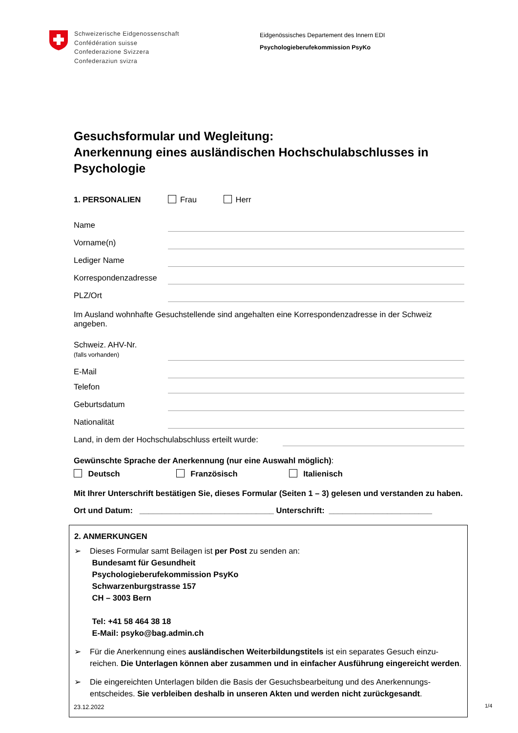Schweizerische Eidgenossenschaft
Confédération suisse
Confederazione Svizzera
Confederaziun svizra
Eidgenössisches Departement des Innern EDI
Psychologieberufekommission PsyKo
Gesuchsformular und Wegleitung:
Anerkennung eines ausländischen Hochschulabschlusses in Psychologie
1. PERSONALIEN Frau Herr
Name
Vorname(n)
Lediger Name
Korrespondenzadresse
PLZ/Ort
Im Ausland wohnhafte Gesuchstellende sind angehalten eine Korrespondenzadresse in der Schweiz angeben.
Schweiz. AHV-Nr.
(falls vorhanden)
E-Mail
Telefon
Geburtsdatum
Nationalität
Land, in dem der Hochschulabschluss erteilt wurde:
Gewünschte Sprache der Anerkennung (nur eine Auswahl möglich):
Deutsch Französisch Italienisch
Mit Ihrer Unterschrift bestätigen Sie, dieses Formular (Seiten 1 – 3) gelesen und verstanden zu haben.
Ort und Datum: ______________________________ Unterschrift: _______________________
2. ANMERKUNGEN
➢ Dieses Formular samt Beilagen ist per Post zu senden an:
Bundesamt für Gesundheit
Psychologieberufekommission PsyKo
Schwarzenburgstrasse 157
CH – 3003 Bern
Tel: +41 58 464 38 18
E-Mail: psyko@bag.admin.ch
➢ Für die Anerkennung eines ausländischen Weiterbildungstitels ist ein separates Gesuch einzu-reichen. Die Unterlagen können aber zusammen und in einfacher Ausführung eingereicht werden.
➢ Die eingereichten Unterlagen bilden die Basis der Gesuchsbearbeitung und des Anerkennungs-entscheides. Sie verbleiben deshalb in unseren Akten und werden nicht zurückgesandt.
23.12.2022 1/4